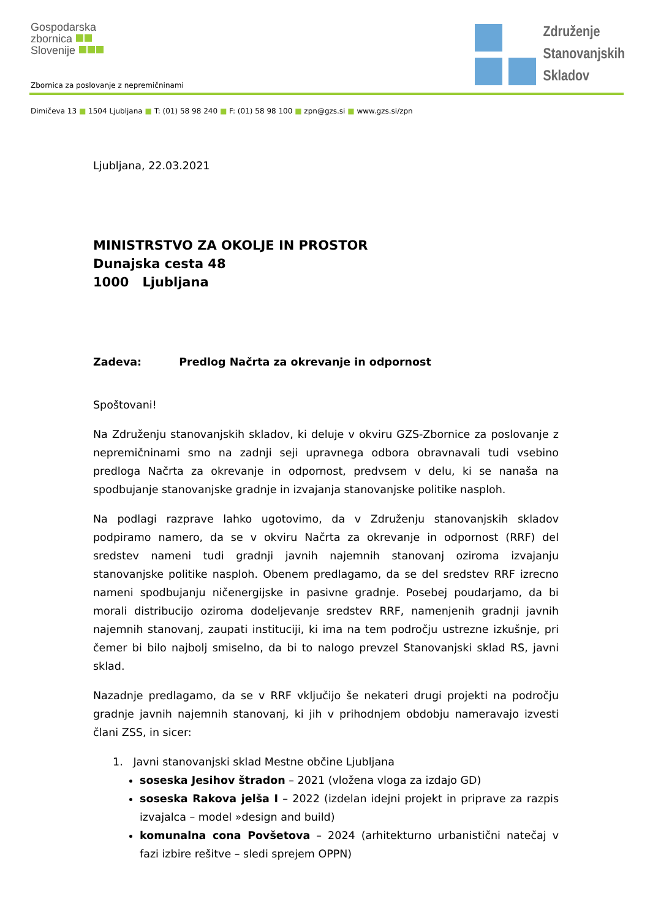Gospodarska
zbornica
Slovenije
Združenje
Stanovanjskih
Skladov
Zbornica za poslovanje z nepremičninami
Dimičeva 13 ■ 1504 Ljubljana ■ T: (01) 58 98 240 ■ F: (01) 58 98 100 ■ zpn@gzs.si ■ www.gzs.si/zpn
Ljubljana, 22.03.2021
MINISTRSTVO ZA OKOLJE IN PROSTOR
Dunajska cesta 48
1000 Ljubljana
Zadeva: Predlog Načrta za okrevanje in odpornost
Spoštovani!
Na Združenju stanovanjskih skladov, ki deluje v okviru GZS-Zbornice za poslovanje z nepremičninami smo na zadnji seji upravnega odbora obravnavali tudi vsebino predloga Načrta za okrevanje in odpornost, predvsem v delu, ki se nanaša na spodbujanje stanovanjske gradnje in izvajanja stanovanjske politike nasploh.
Na podlagi razprave lahko ugotovimo, da v Združenju stanovanjskih skladov podpiramo namero, da se v okviru Načrta za okrevanje in odpornost (RRF) del sredstev nameni tudi gradnji javnih najemnih stanovanj oziroma izvajanju stanovanjske politike nasploh. Obenem predlagamo, da se del sredstev RRF izrecno nameni spodbujanju ničenergijske in pasivne gradnje. Posebej poudarjamo, da bi morali distribucijo oziroma dodeljevanje sredstev RRF, namenjenih gradnji javnih najemnih stanovanj, zaupati instituciji, ki ima na tem področju ustrezne izkušnje, pri čemer bi bilo najbolj smiselno, da bi to nalogo prevzel Stanovanjski sklad RS, javni sklad.
Nazadnje predlagamo, da se v RRF vključijo še nekateri drugi projekti na področju gradnje javnih najemnih stanovanj, ki jih v prihodnjem obdobju nameravajo izvesti člani ZSS, in sicer:
1. Javni stanovanjski sklad Mestne občine Ljubljana
soseska Jesihov štradon – 2021 (vložena vloga za izdajo GD)
soseska Rakova jelša I – 2022 (izdelan idejni projekt in priprave za razpis izvajalca – model »design and build)
komunalna cona Povšetova – 2024 (arhitekturno urbanistični natečaj v fazi izbire rešitve – sledi sprejem OPPN)